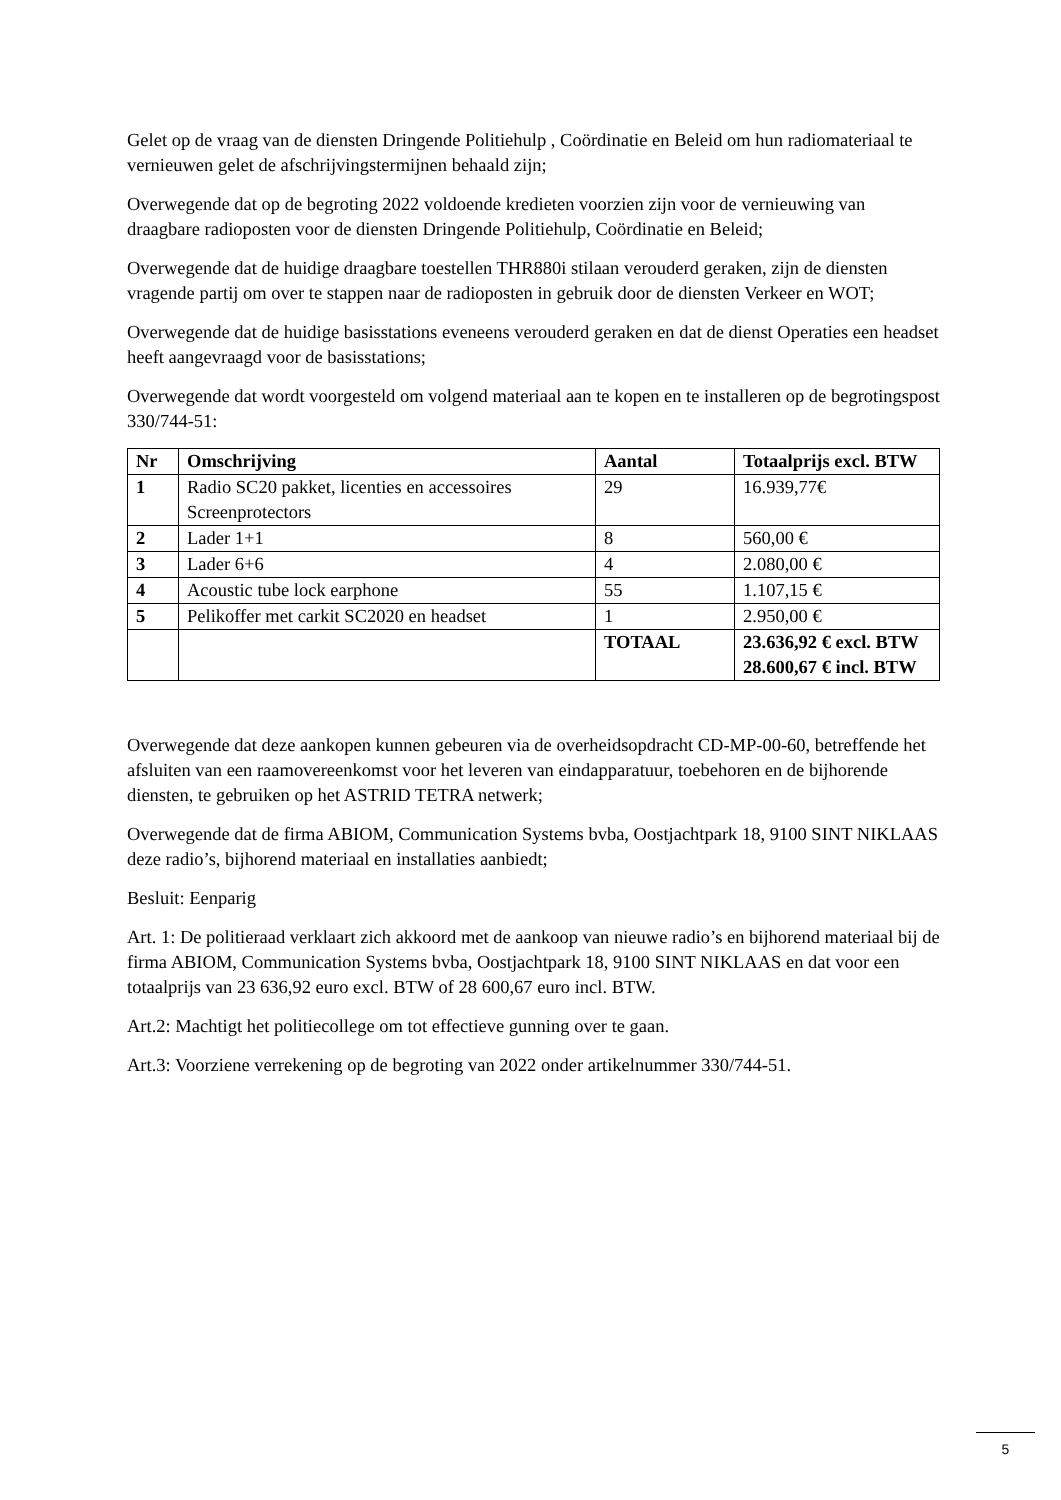Gelet op de vraag van de diensten Dringende Politiehulp , Coördinatie en Beleid om hun radiomateriaal te vernieuwen gelet de afschrijvingstermijnen behaald zijn;
Overwegende dat op de begroting 2022 voldoende kredieten voorzien zijn voor de vernieuwing van draagbare radioposten voor de diensten Dringende Politiehulp, Coördinatie en Beleid;
Overwegende dat de huidige draagbare toestellen THR880i stilaan verouderd geraken, zijn de diensten vragende partij om over te stappen naar de radioposten in gebruik door de diensten Verkeer en WOT;
Overwegende dat de huidige basisstations eveneens verouderd geraken en dat de dienst Operaties een headset heeft aangevraagd voor de basisstations;
Overwegende dat wordt voorgesteld om volgend materiaal aan te kopen en te installeren op de begrotingspost 330/744-51:
| Nr | Omschrijving | Aantal | Totaalprijs excl. BTW |
| --- | --- | --- | --- |
| 1 | Radio SC20 pakket, licenties en accessoires Screenprotectors | 29 | 16.939,77€ |
| 2 | Lader 1+1 | 8 | 560,00 € |
| 3 | Lader 6+6 | 4 | 2.080,00 € |
| 4 | Acoustic tube lock earphone | 55 | 1.107,15 € |
| 5 | Pelikoffer met carkit SC2020 en headset | 1 | 2.950,00 € |
| | | TOTAAL | 23.636,92 € excl. BTW 28.600,67 € incl. BTW |
Overwegende dat deze aankopen kunnen gebeuren via de overheidsopdracht CD-MP-00-60, betreffende het afsluiten van een raamovereenkomst voor het leveren van eindapparatuur, toebehoren en de bijhorende diensten, te gebruiken op het ASTRID TETRA netwerk;
Overwegende dat de firma ABIOM, Communication Systems bvba, Oostjachtpark 18, 9100 SINT NIKLAAS deze radio’s, bijhorend materiaal en installaties aanbiedt;
Besluit: Eenparig
Art. 1: De politieraad verklaart zich akkoord met de aankoop van nieuwe radio’s en bijhorend materiaal bij de firma ABIOM, Communication Systems bvba, Oostjachtpark 18, 9100 SINT NIKLAAS en dat voor een totaalprijs van 23 636,92 euro excl. BTW of 28 600,67 euro incl. BTW.
Art.2: Machtigt het politiecollege om tot effectieve gunning over te gaan.
Art.3: Voorziene verrekening op de begroting van 2022 onder artikelnummer 330/744-51.
5